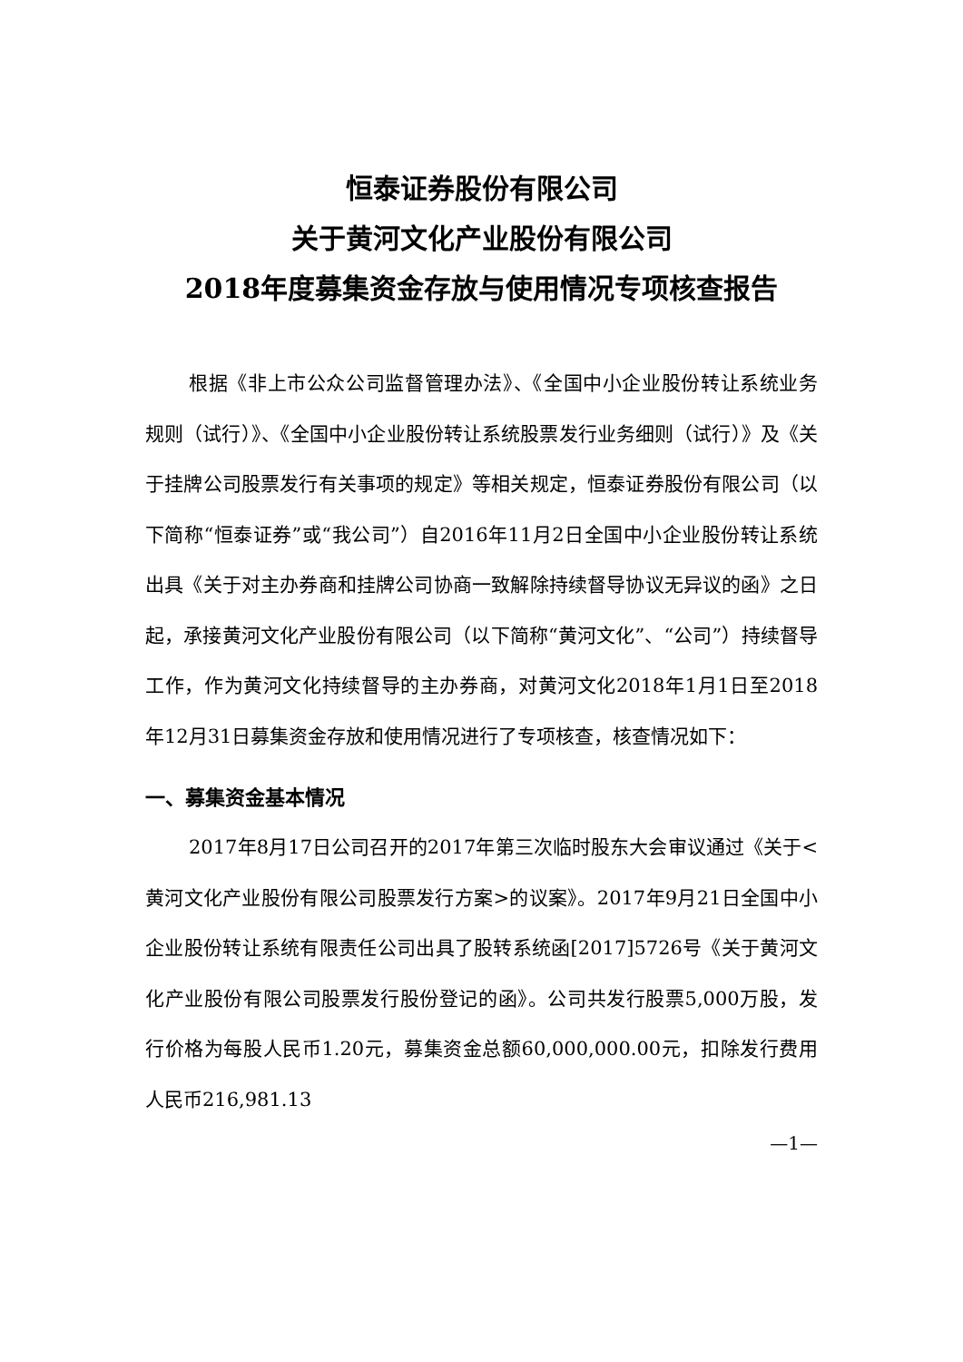恒泰证券股份有限公司
关于黄河文化产业股份有限公司
2018年度募集资金存放与使用情况专项核查报告
根据《非上市公众公司监督管理办法》、《全国中小企业股份转让系统业务规则（试行）》、《全国中小企业股份转让系统股票发行业务细则（试行）》及《关于挂牌公司股票发行有关事项的规定》等相关规定，恒泰证券股份有限公司（以下简称“恒泰证券”或“我公司”）自2016年11月2日全国中小企业股份转让系统出具《关于对主办券商和挂牌公司协商一致解除持续督导协议无异议的函》之日起，承接黄河文化产业股份有限公司（以下简称“黄河文化”、“公司”）持续督导工作，作为黄河文化持续督导的主办券商，对黄河文化2018年1月1日至2018年12月31日募集资金存放和使用情况进行了专项核查，核查情况如下：
一、募集资金基本情况
2017年8月17日公司召开的2017年第三次临时股东大会审议通过《关于<黄河文化产业股份有限公司股票发行方案>的议案》。2017年9月21日全国中小企业股份转让系统有限责任公司出具了股转系统函[2017]5726号《关于黄河文化产业股份有限公司股票发行股份登记的函》。公司共发行股票5,000万股，发行价格为每股人民币1.20元，募集资金总额60,000,000.00元，扣除发行费用人民币216,981.13
—1—